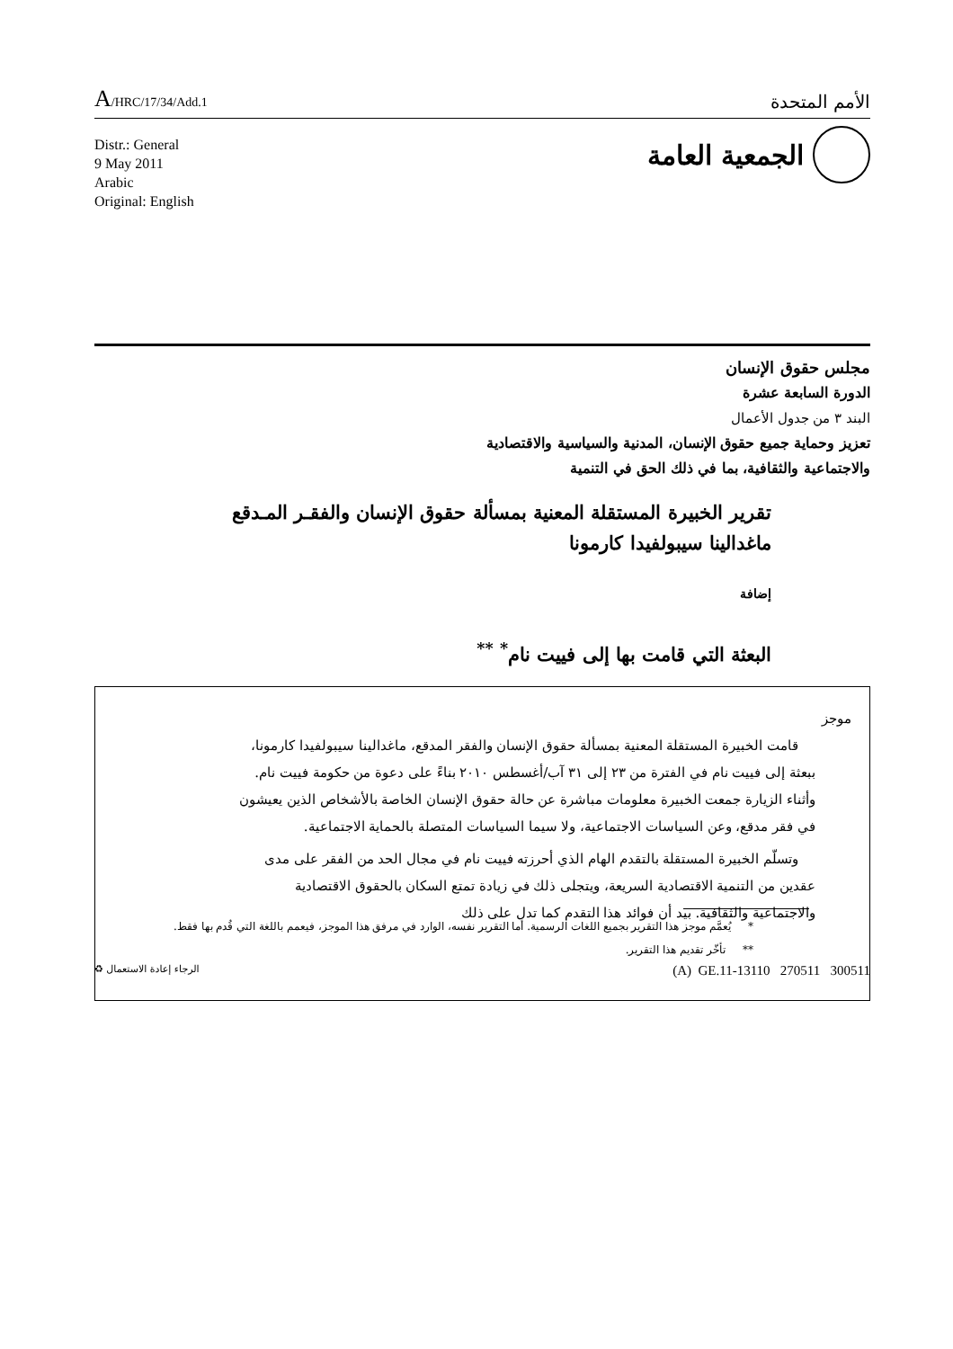A/HRC/17/34/Add.1
الأمم المتحدة
Distr.: General
9 May 2011
Arabic
Original: English
الجمعية العامة
مجلس حقوق الإنسان
الدورة السابعة عشرة
البند ٣ من جدول الأعمال
تعزيز وحماية جميع حقوق الإنسان، المدنية والسياسية والاقتصادية
والاجتماعية والثقافية، بما في ذلك الحق في التنمية
تقرير الخبيرة المستقلة المعنية بمسألة حقوق الإنسان والفقـر المـدقع
ماغدالينا سيبولفيدا كارمونا
إضافة
البعثة التي قامت بها إلى فييت نام<sup>*</sup> <sup>**</sup>
موجز
قامت الخبيرة المستقلة المعنية بمسألة حقوق الإنسان والفقر المدقع، ماغدالينا سيبولفيدا كارمونا، ببعثة إلى فييت نام في الفترة من ٢٣ إلى ٣١ آب/أغسطس ٢٠١٠ بناءً على دعوة من حكومة فييت نام. وأثناء الزيارة جمعت الخبيرة معلومات مباشرة عن حالة حقوق الإنسان الخاصة بالأشخاص الذين يعيشون في فقر مدقع، وعن السياسات الاجتماعية، ولا سيما السياسات المتصلة بالحماية الاجتماعية.
وتسلّم الخبيرة المستقلة بالتقدم الهام الذي أحرزته فييت نام في مجال الحد من الفقر على مدى عقدين من التنمية الاقتصادية السريعة، ويتجلى ذلك في زيادة تمتع السكان بالحقوق الاقتصادية والاجتماعية والثقافية. بيد أن فوائد هذا التقدم كما تدل على ذلك
* يُعمَّم موجز هذا التقرير بجميع اللغات الرسمية. أما التقرير نفسه، الوارد في مرفق هذا الموجز، فيعمم باللغة التي قُدم بها فقط.
** تأخّر تقديم هذا التقرير.
♻ الرجاء إعادة الاستعمال (A) GE.11-13110 270511 300511